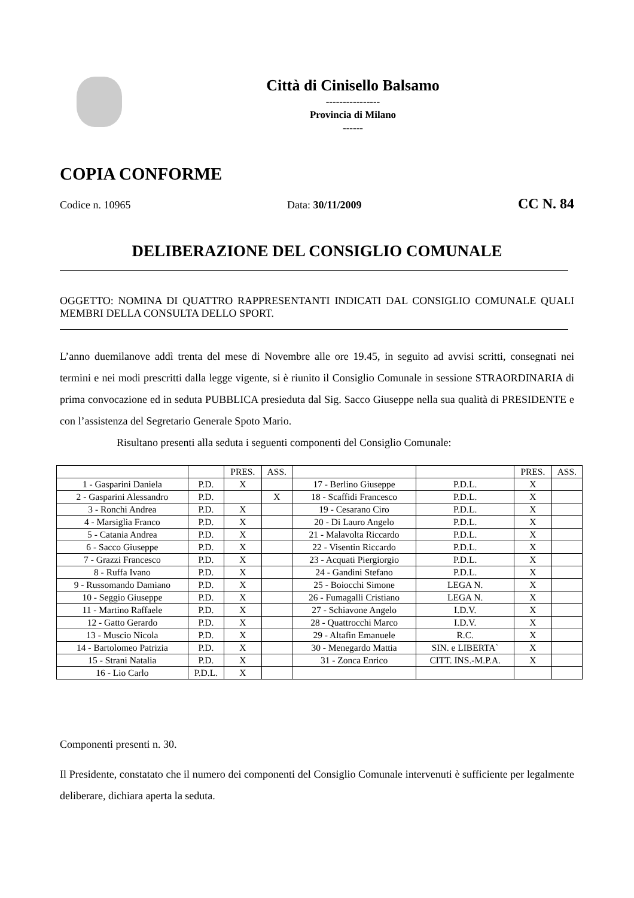Città di Cinisello Balsamo
----------------
Provincia di Milano
------
COPIA CONFORME
Codice n. 10965 Data: 30/11/2009 CC N. 84
DELIBERAZIONE DEL CONSIGLIO COMUNALE
OGGETTO: NOMINA DI QUATTRO RAPPRESENTANTI INDICATI DAL CONSIGLIO COMUNALE QUALI MEMBRI DELLA CONSULTA DELLO SPORT.
L’anno duemilanove addì trenta del mese di Novembre alle ore 19.45, in seguito ad avvisi scritti, consegnati nei termini e nei modi prescritti dalla legge vigente, si è riunito il Consiglio Comunale in sessione STRAORDINARIA di prima convocazione ed in seduta PUBBLICA presieduta dal Sig. Sacco Giuseppe nella sua qualità di PRESIDENTE e con l’assistenza del Segretario Generale Spoto Mario.
Risultano presenti alla seduta i seguenti componenti del Consiglio Comunale:
| | | PRES. | ASS. | | | PRES. | ASS. |
| 1 - Gasparini Daniela | P.D. | X | | 17 - Berlino Giuseppe | P.D.L. | X | |
| 2 - Gasparini Alessandro | P.D. | | X | 18 - Scaffidi Francesco | P.D.L. | X | |
| 3 - Ronchi Andrea | P.D. | X | | 19 - Cesarano Ciro | P.D.L. | X | |
| 4 - Marsiglia Franco | P.D. | X | | 20 - Di Lauro Angelo | P.D.L. | X | |
| 5 - Catania Andrea | P.D. | X | | 21 - Malavolta Riccardo | P.D.L. | X | |
| 6 - Sacco Giuseppe | P.D. | X | | 22 - Visentin Riccardo | P.D.L. | X | |
| 7 - Grazzi Francesco | P.D. | X | | 23 - Acquati Piergiorgio | P.D.L. | X | |
| 8 - Ruffa Ivano | P.D. | X | | 24 - Gandini Stefano | P.D.L. | X | |
| 9 - Russomando Damiano | P.D. | X | | 25 - Boiocchi Simone | LEGA N. | X | |
| 10 - Seggio Giuseppe | P.D. | X | | 26 - Fumagalli Cristiano | LEGA N. | X | |
| 11 - Martino Raffaele | P.D. | X | | 27 - Schiavone Angelo | I.D.V. | X | |
| 12 - Gatto Gerardo | P.D. | X | | 28 - Quattrocchi Marco | I.D.V. | X | |
| 13 - Muscio Nicola | P.D. | X | | 29 - Altafin Emanuele | R.C. | X | |
| 14 - Bartolomeo Patrizia | P.D. | X | | 30 - Menegardo Mattia | SIN. e LIBERTA` | X | |
| 15 - Strani Natalia | P.D. | X | | 31 - Zonca Enrico | CITT. INS.-M.P.A. | X | |
| 16 - Lio Carlo | P.D.L. | X | | | | | |
Componenti presenti n. 30.
Il Presidente, constatato che il numero dei componenti del Consiglio Comunale intervenuti è sufficiente per legalmente deliberare, dichiara aperta la seduta.